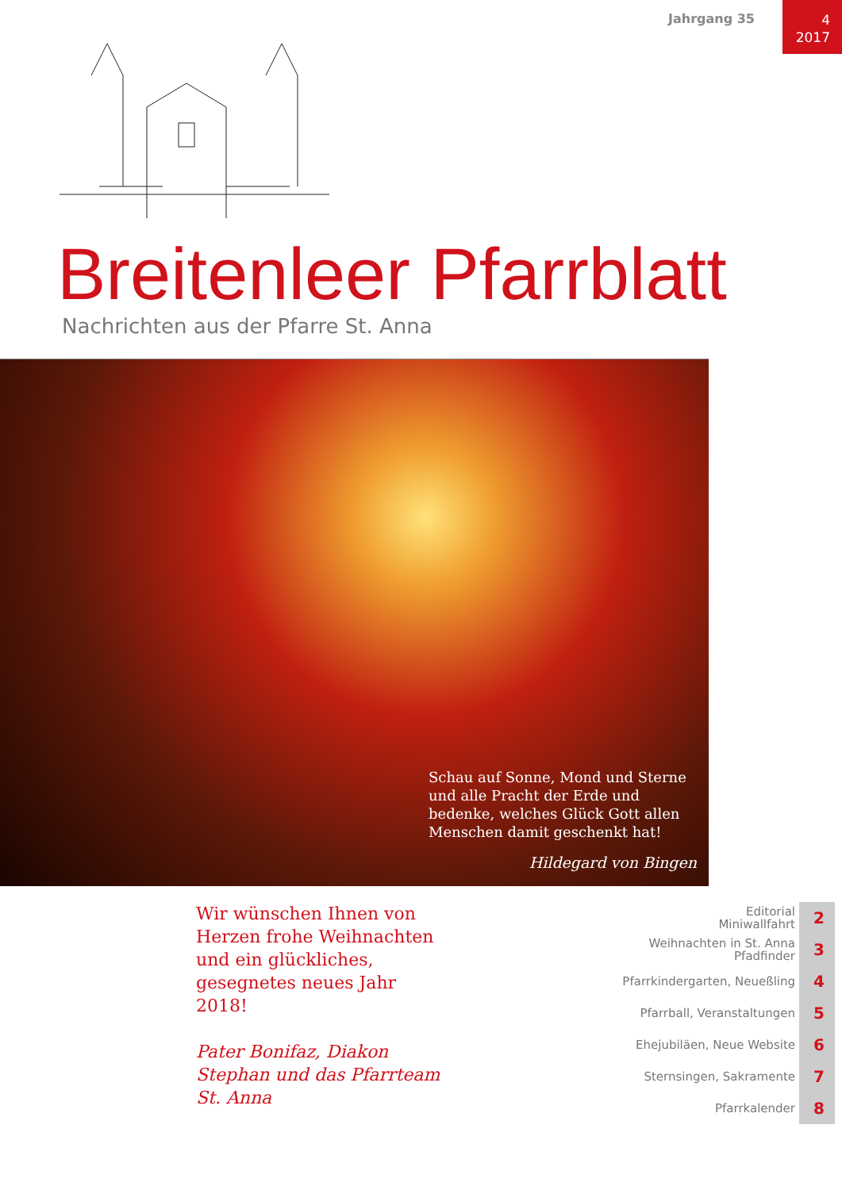Jahrgang 35
4
2017
Breitenleer Pfarrblatt
Nachrichten aus der Pfarre St. Anna
Schau auf Sonne, Mond und Sterne und alle Pracht der Erde und bedenke, welches Glück Gott allen Menschen damit geschenkt hat!
Hildegard von Bingen
Wir wünschen Ihnen von Herzen frohe Weihnachten und ein glückliches, gesegnetes neues Jahr 2018!
Pater Bonifaz, Diakon Stephan und das Pfarrteam St. Anna
Editorial
Miniwallfahrt 2
Weihnachten in St. Anna
Pfadfinder 3
Pfarrkindergarten, Neueßling 4
Pfarrball, Veranstaltungen 5
Ehejubiläen, Neue Website 6
Sternsingen, Sakramente 7
Pfarrkalender 8